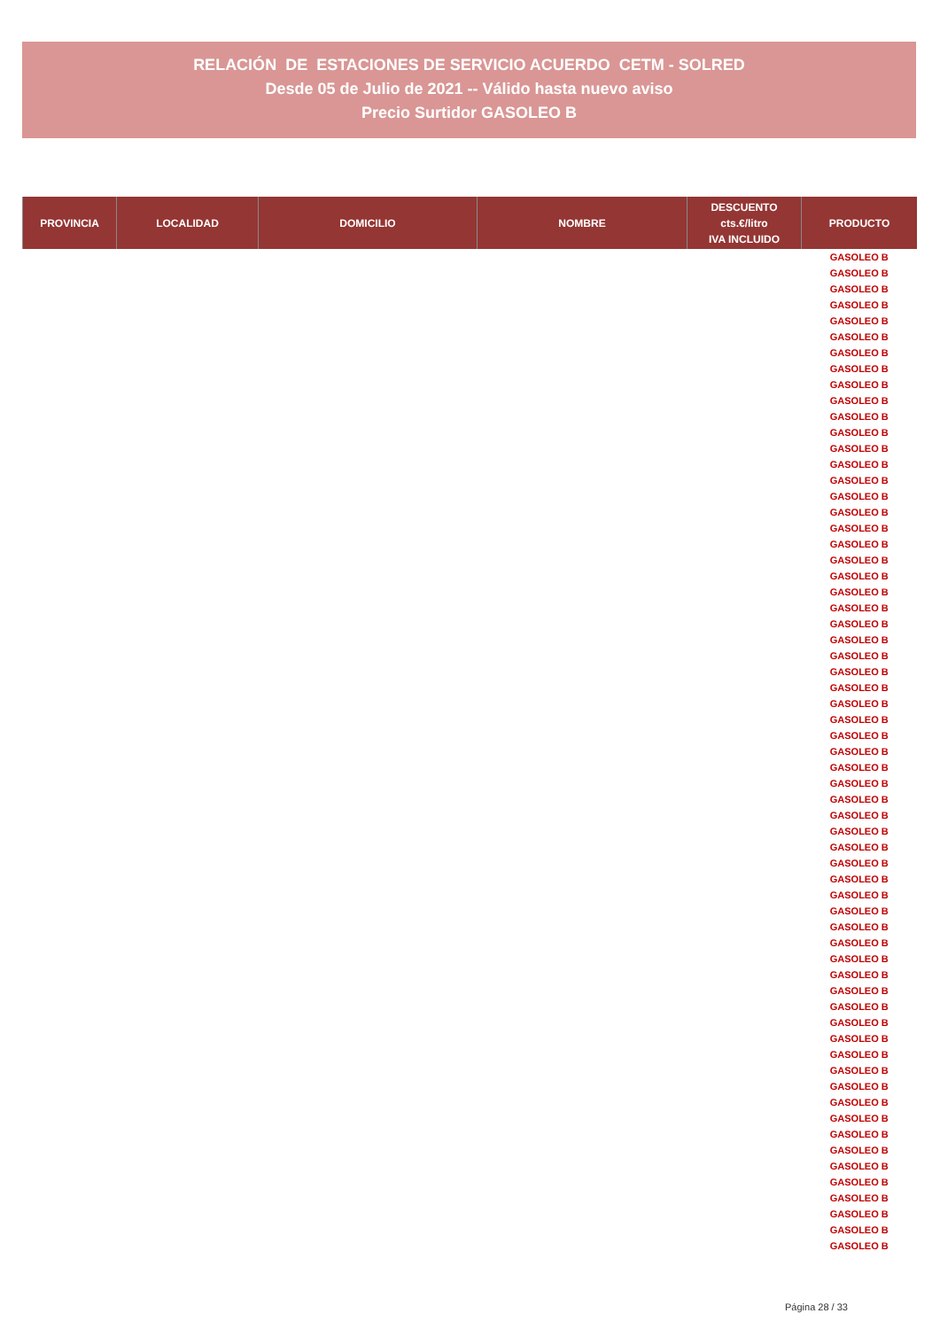RELACIÓN DE ESTACIONES DE SERVICIO ACUERDO CETM - SOLRED
Desde 05 de Julio de 2021 -- Válido hasta nuevo aviso
Precio Surtidor GASOLEO B
| PROVINCIA | LOCALIDAD | DOMICILIO | NOMBRE | DESCUENTO cts.€/litro IVA INCLUIDO | PRODUCTO |
| --- | --- | --- | --- | --- | --- |
| | | | | | GASOLEO B |
| | | | | | GASOLEO B |
| | | | | | GASOLEO B |
| | | | | | GASOLEO B |
| | | | | | GASOLEO B |
| | | | | | GASOLEO B |
| | | | | | GASOLEO B |
| | | | | | GASOLEO B |
| | | | | | GASOLEO B |
| | | | | | GASOLEO B |
| | | | | | GASOLEO B |
| | | | | | GASOLEO B |
| | | | | | GASOLEO B |
| | | | | | GASOLEO B |
| | | | | | GASOLEO B |
| | | | | | GASOLEO B |
| | | | | | GASOLEO B |
| | | | | | GASOLEO B |
| | | | | | GASOLEO B |
| | | | | | GASOLEO B |
| | | | | | GASOLEO B |
| | | | | | GASOLEO B |
| | | | | | GASOLEO B |
| | | | | | GASOLEO B |
| | | | | | GASOLEO B |
| | | | | | GASOLEO B |
| | | | | | GASOLEO B |
| | | | | | GASOLEO B |
| | | | | | GASOLEO B |
| | | | | | GASOLEO B |
| | | | | | GASOLEO B |
| | | | | | GASOLEO B |
| | | | | | GASOLEO B |
| | | | | | GASOLEO B |
| | | | | | GASOLEO B |
| | | | | | GASOLEO B |
| | | | | | GASOLEO B |
| | | | | | GASOLEO B |
| | | | | | GASOLEO B |
| | | | | | GASOLEO B |
| | | | | | GASOLEO B |
| | | | | | GASOLEO B |
| | | | | | GASOLEO B |
| | | | | | GASOLEO B |
| | | | | | GASOLEO B |
| | | | | | GASOLEO B |
| | | | | | GASOLEO B |
| | | | | | GASOLEO B |
| | | | | | GASOLEO B |
| | | | | | GASOLEO B |
| | | | | | GASOLEO B |
| | | | | | GASOLEO B |
| | | | | | GASOLEO B |
| | | | | | GASOLEO B |
| | | | | | GASOLEO B |
| | | | | | GASOLEO B |
| | | | | | GASOLEO B |
| | | | | | GASOLEO B |
| | | | | | GASOLEO B |
| | | | | | GASOLEO B |
| | | | | | GASOLEO B |
| | | | | | GASOLEO B |
| | | | | | GASOLEO B |
Página 28 / 33